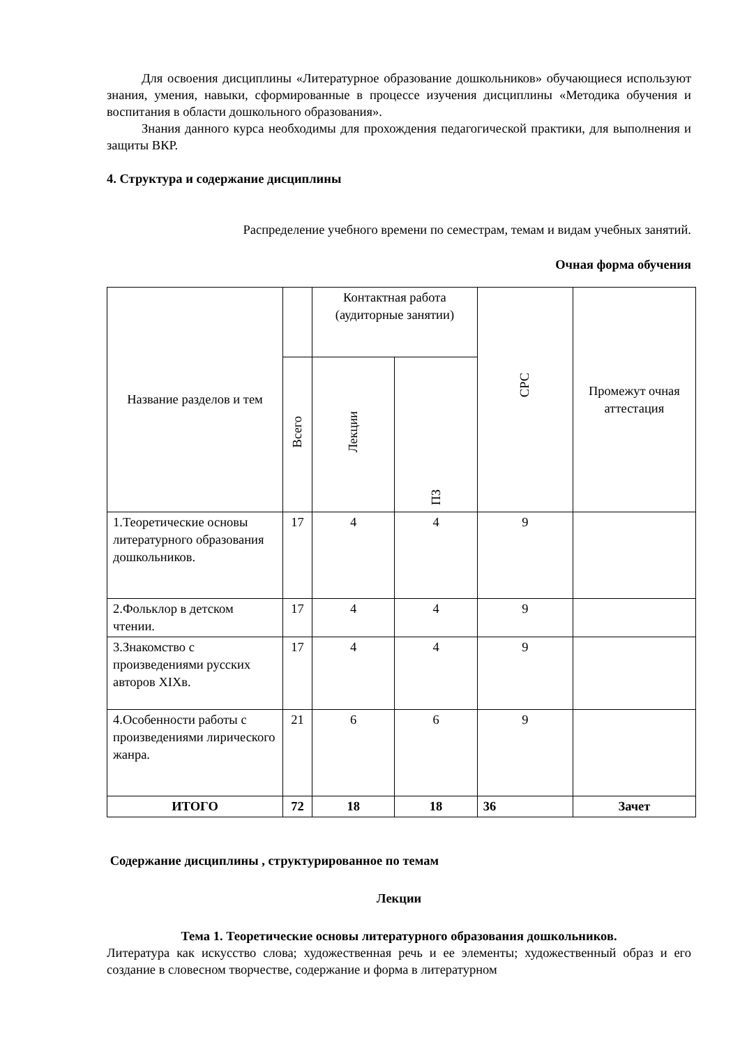Для освоения дисциплины «Литературное образование дошкольников» обучающиеся используют знания, умения, навыки, сформированные в процессе изучения дисциплины «Методика обучения и воспитания в области дошкольного образования».
Знания данного курса необходимы для прохождения педагогической практики, для выполнения и защиты ВКР.
4. Структура и содержание дисциплины
Распределение учебного времени по семестрам, темам и видам учебных занятий.
Очная форма обучения
| Название разделов и тем | | Контактная работа (аудиторные занятии) | | СРС | Промежут очная аттестация |
| --- | --- | --- | --- | --- | --- |
| | Всего | Лекции | ПЗ | | |
| 1.Теоретические основы литературного образования дошкольников. | 17 | 4 | 4 | 9 | |
| 2.Фольклор в детском чтении. | 17 | 4 | 4 | 9 | |
| 3.Знакомство с произведениями русских авторов XIXв. | 17 | 4 | 4 | 9 | |
| 4.Особенности работы с произведениями лирического жанра. | 21 | 6 | 6 | 9 | |
| ИТОГО | 72 | 18 | 18 | 36 | Зачет |
Содержание дисциплины , структурированное по темам
Лекции
Тема 1. Теоретические основы литературного образования дошкольников.
Литература как искусство слова; художественная речь и ее элементы; художественный образ и его создание в словесном творчестве, содержание и форма в литературном